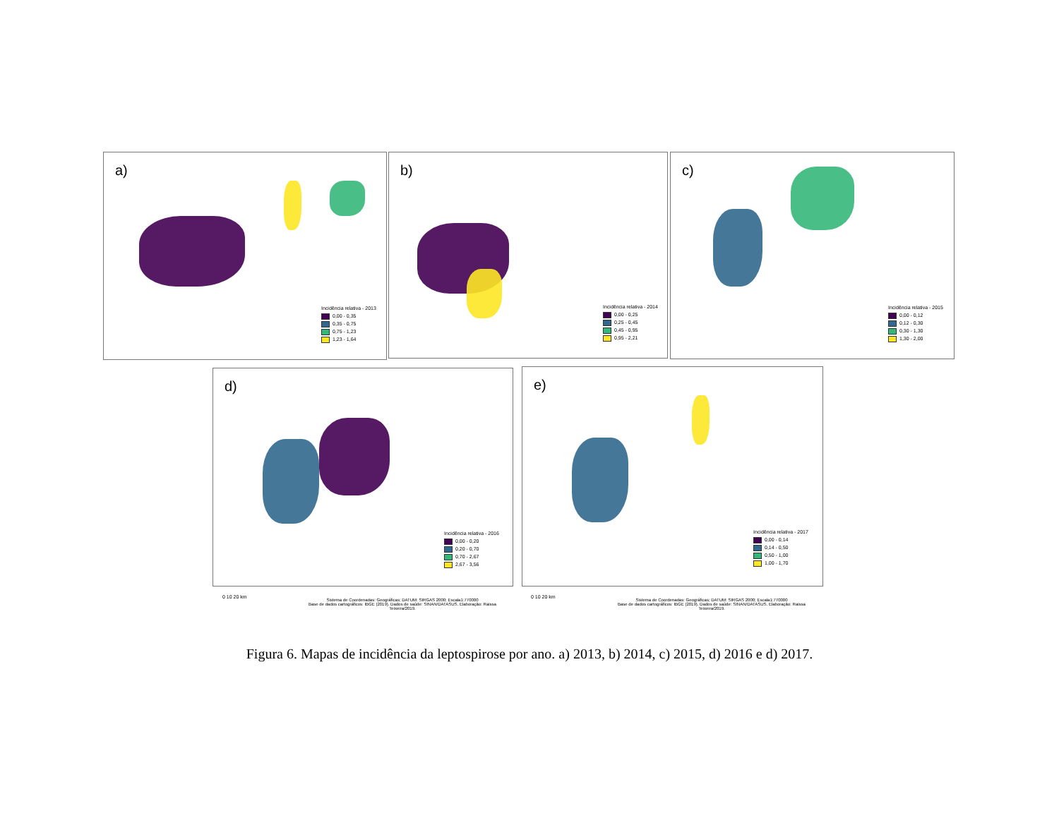a)
Incidência relativa - 2013
0,00 - 0,35
0,35 - 0,75
0,75 - 1,23
1,23 - 1,64
b)
Incidência relativa - 2014
0,00 - 0,25
0,25 - 0,45
0,45 - 0,95
0,95 - 2,21
c)
Incidência relativa - 2015
0,00 - 0,12
0,12 - 0,30
0,30 - 1,30
1,30 - 2,00
d)
Incidência relativa - 2016
0,00 - 0,20
0,20 - 0,70
0,70 - 2,67
2,67 - 3,56
e)
Incidência relativa - 2017
0,00 - 0,14
0,14 - 0,50
0,50 - 1,00
1,00 - 1,70
0 10 20 km
Sistema de Coordenadas: Geográficas; DATUM: SIRGAS 2000; Escala1:770000
Base de dados cartográficos: IBGE (2019). Dados de saúde: SINAN/DATASUS. Elaboração: Raissa Teixeira/2019.
0 10 20 km
Sistema de Coordenadas: Geográficas; DATUM: SIRGAS 2000; Escala1:770000
Base de dados cartográficos: IBGE (2019). Dados de saúde: SINAN/DATASUS. Elaboração: Raissa Teixeira/2019.
Figura 6. Mapas de incidência da leptospirose por ano. a) 2013, b) 2014, c) 2015, d) 2016 e d) 2017.